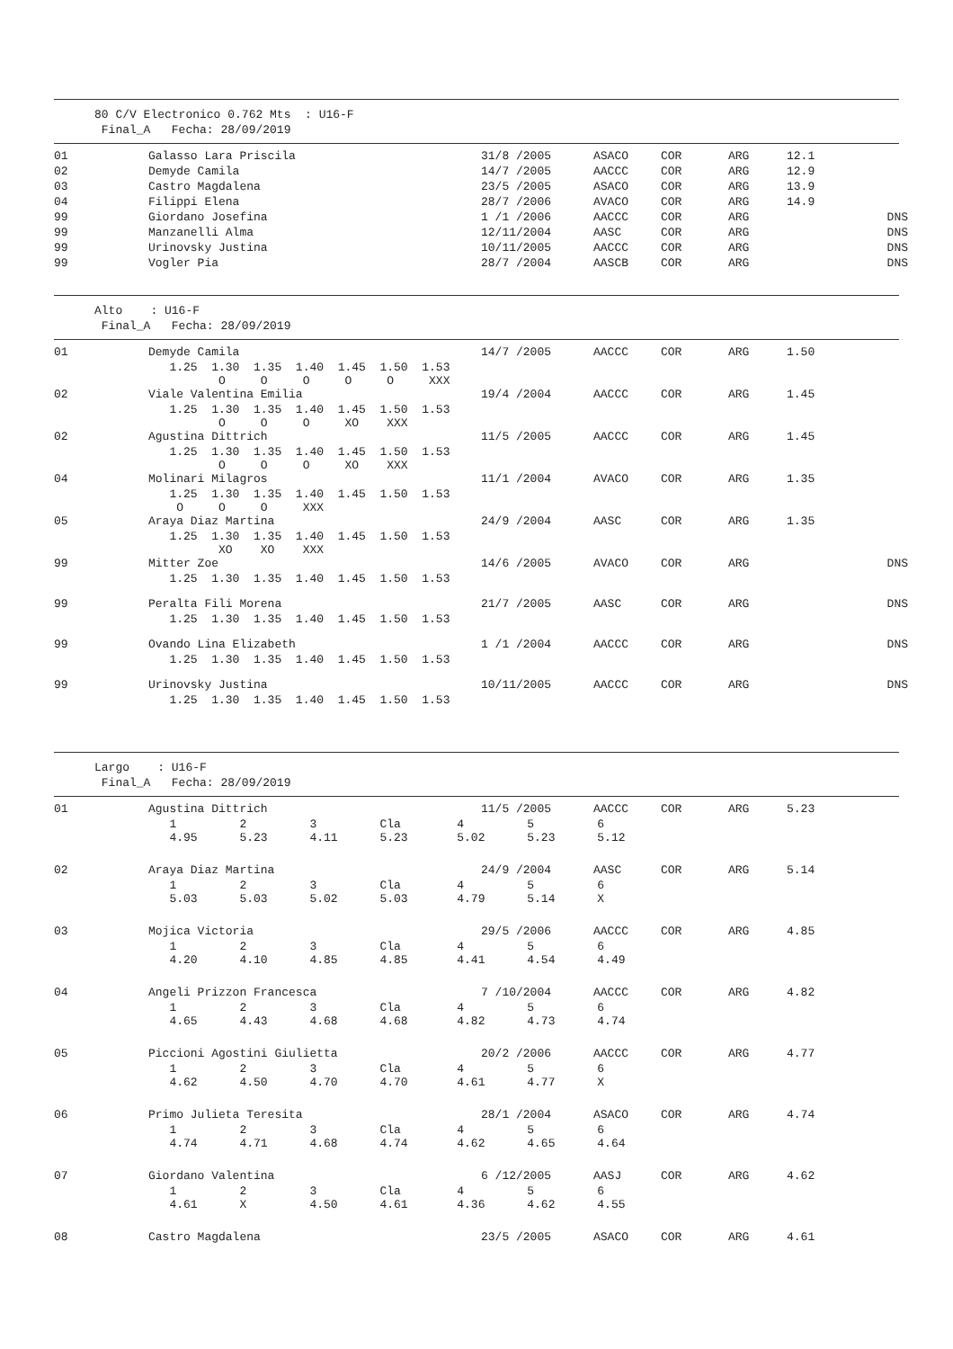80 C/V Electronico 0.762 Mts : U16-F Final_A Fecha: 28/09/2019
| 01 | Galasso Lara Priscila | 31/8 /2005 | ASACO | COR | ARG | 12.1 | |
| 02 | Demyde Camila | 14/7 /2005 | AACCC | COR | ARG | 12.9 | |
| 03 | Castro Magdalena | 23/5 /2005 | ASACO | COR | ARG | 13.9 | |
| 04 | Filippi Elena | 28/7 /2006 | AVACO | COR | ARG | 14.9 | |
| 99 | Giordano Josefina | 1 /1 /2006 | AACCC | COR | ARG | | DNS |
| 99 | Manzanelli Alma | 12/11/2004 | AASC | COR | ARG | | DNS |
| 99 | Urinovsky Justina | 10/11/2005 | AACCC | COR | ARG | | DNS |
| 99 | Vogler Pia | 28/7 /2004 | AASCB | COR | ARG | | DNS |
Alto : U16-F Final_A Fecha: 28/09/2019
| 01 | Demyde Camila | 14/7 /2005 | AACCC | COR | ARG | 1.50 | |
| | 1.25 1.30 1.35 1.40 1.45 1.50 1.53 O O O O O XXX | | | | | | |
| 02 | Viale Valentina Emilia | 19/4 /2004 | AACCC | COR | ARG | 1.45 | |
| | 1.25 1.30 1.35 1.40 1.45 1.50 1.53 O O O XO XXX | | | | | | |
| 02 | Agustina Dittrich | 11/5 /2005 | AACCC | COR | ARG | 1.45 | |
| | 1.25 1.30 1.35 1.40 1.45 1.50 1.53 O O O XO XXX | | | | | | |
| 04 | Molinari Milagros | 11/1 /2004 | AVACO | COR | ARG | 1.35 | |
| | 1.25 1.30 1.35 1.40 1.45 1.50 1.53 O O O XXX | | | | | | |
| 05 | Araya Diaz Martina | 24/9 /2004 | AASC | COR | ARG | 1.35 | |
| | 1.25 1.30 1.35 1.40 1.45 1.50 1.53 XO XO XXX | | | | | | |
| 99 | Mitter Zoe | 14/6 /2005 | AVACO | COR | ARG | | DNS |
| | 1.25 1.30 1.35 1.40 1.45 1.50 1.53 | | | | | | |
| 99 | Peralta Fili Morena | 21/7 /2005 | AASC | COR | ARG | | DNS |
| | 1.25 1.30 1.35 1.40 1.45 1.50 1.53 | | | | | | |
| 99 | Ovando Lina Elizabeth | 1 /1 /2004 | AACCC | COR | ARG | | DNS |
| | 1.25 1.30 1.35 1.40 1.45 1.50 1.53 | | | | | | |
| 99 | Urinovsky Justina | 10/11/2005 | AACCC | COR | ARG | | DNS |
| | 1.25 1.30 1.35 1.40 1.45 1.50 1.53 | | | | | | |
Largo : U16-F Final_A Fecha: 28/09/2019
| 01 | Agustina Dittrich | 11/5 /2005 | AACCC | COR | ARG | 5.23 | |
| | 1 2 3 Cla 4 5 6 4.95 5.23 4.11 5.23 5.02 5.23 5.12 | | | | | | |
| 02 | Araya Diaz Martina | 24/9 /2004 | AASC | COR | ARG | 5.14 | |
| | 1 2 3 Cla 4 5 6 5.03 5.03 5.02 5.03 4.79 5.14 X | | | | | | |
| 03 | Mojica Victoria | 29/5 /2006 | AACCC | COR | ARG | 4.85 | |
| | 1 2 3 Cla 4 5 6 4.20 4.10 4.85 4.85 4.41 4.54 4.49 | | | | | | |
| 04 | Angeli Prizzon Francesca | 7 /10/2004 | AACCC | COR | ARG | 4.82 | |
| | 1 2 3 Cla 4 5 6 4.65 4.43 4.68 4.68 4.82 4.73 4.74 | | | | | | |
| 05 | Piccioni Agostini Giulietta | 20/2 /2006 | AACCC | COR | ARG | 4.77 | |
| | 1 2 3 Cla 4 5 6 4.62 4.50 4.70 4.70 4.61 4.77 X | | | | | | |
| 06 | Primo Julieta Teresita | 28/1 /2004 | ASACO | COR | ARG | 4.74 | |
| | 1 2 3 Cla 4 5 6 4.74 4.71 4.68 4.74 4.62 4.65 4.64 | | | | | | |
| 07 | Giordano Valentina | 6 /12/2005 | AASJ | COR | ARG | 4.62 | |
| | 1 2 3 Cla 4 5 6 4.61 X 4.50 4.61 4.36 4.62 4.55 | | | | | | |
| 08 | Castro Magdalena | 23/5 /2005 | ASACO | COR | ARG | 4.61 | |